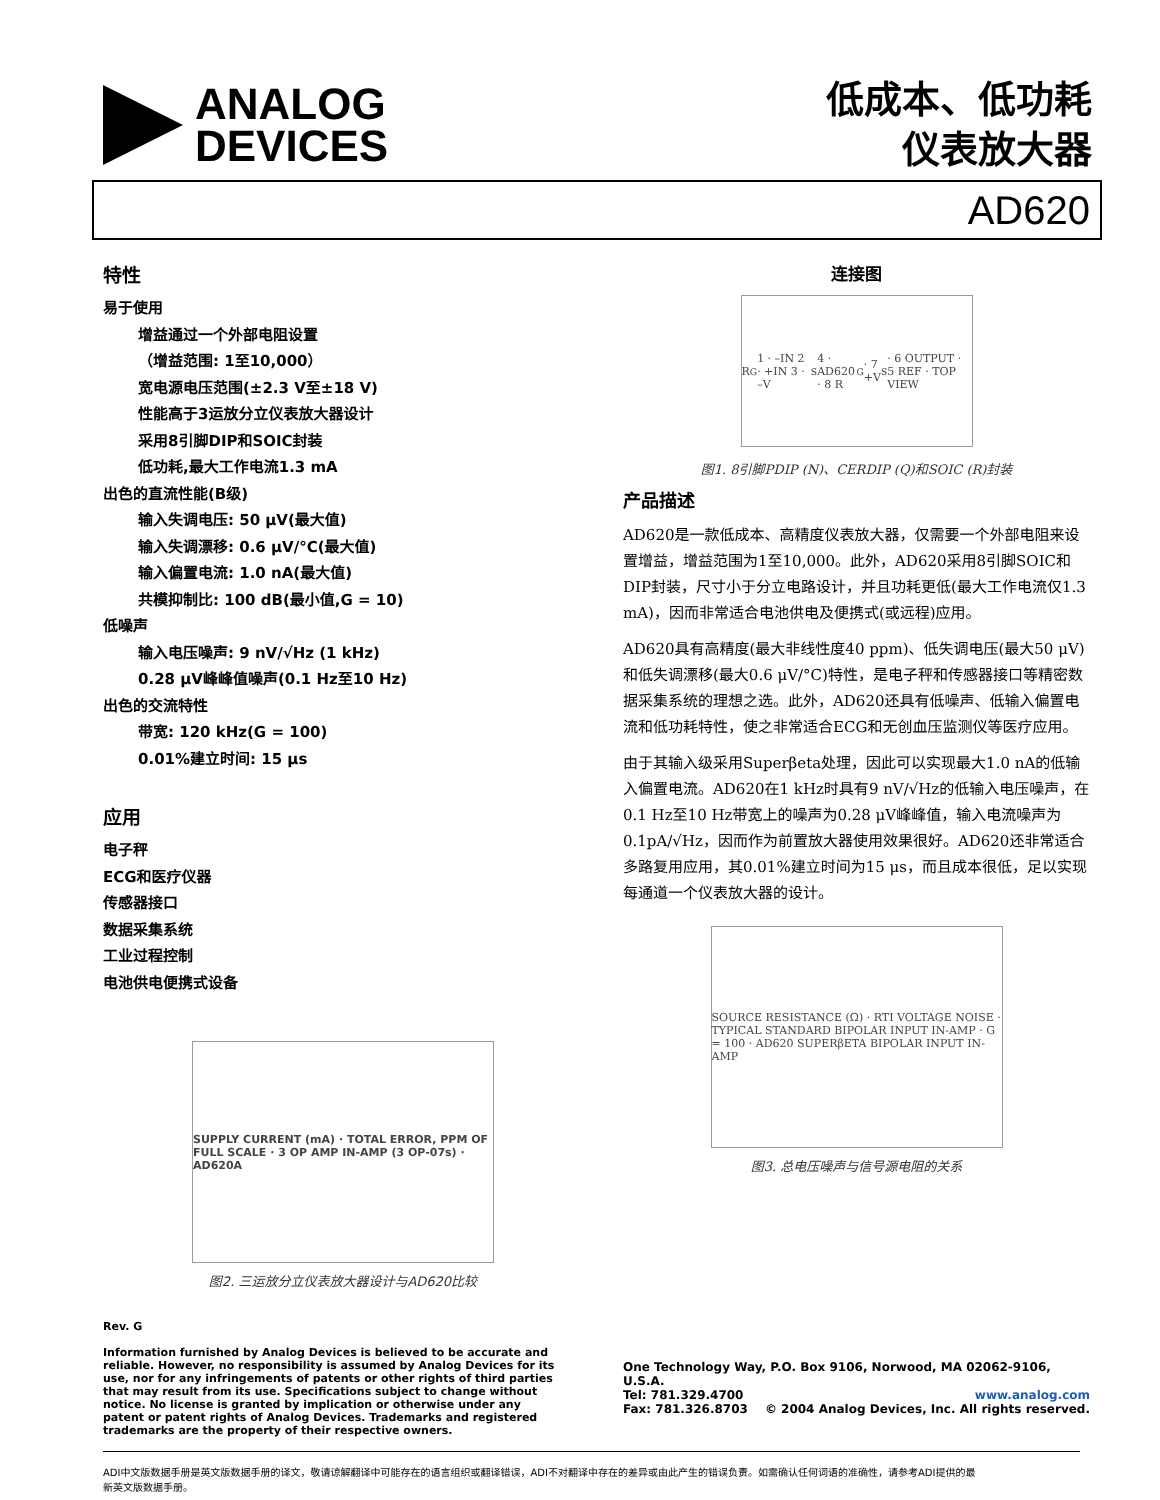ANALOG
DEVICES
低成本、低功耗
仪表放大器
AD620
特性
易于使用
增益通过一个外部电阻设置
（增益范围: 1至10,000）
宽电源电压范围(±2.3 V至±18 V)
性能高于3运放分立仪表放大器设计
采用8引脚DIP和SOIC封装
低功耗,最大工作电流1.3 mA
出色的直流性能(B级)
输入失调电压: 50 μV(最大值)
输入失调漂移: 0.6 μV/°C(最大值)
输入偏置电流: 1.0 nA(最大值)
共模抑制比: 100 dB(最小值,G = 10)
低噪声
输入电压噪声: 9 nV/√Hz (1 kHz)
0.28 μV峰峰值噪声(0.1 Hz至10 Hz)
出色的交流特性
带宽: 120 kHz(G = 100)
0.01%建立时间: 15 μs
应用
电子秤
ECG和医疗仪器
传感器接口
数据采集系统
工业过程控制
电池供电便携式设备
SUPPLY CURRENT (mA) · TOTAL ERROR, PPM OF FULL SCALE · 3 OP AMP IN-AMP (3 OP-07s) · AD620A
图2. 三运放分立仪表放大器设计与AD620比较
连接图
R<sub>G</sub> 1 · –IN 2 · +IN 3 · –V<sub>S</sub> 4 · AD620 · 8 R<sub>G</sub> · 7 +V<sub>S</sub> · 6 OUTPUT · 5 REF · TOP VIEW
图1. 8引脚PDIP (N)、CERDIP (Q)和SOIC (R)封装
产品描述
AD620是一款低成本、高精度仪表放大器，仅需要一个外部电阻来设置增益，增益范围为1至10,000。此外，AD620采用8引脚SOIC和DIP封装，尺寸小于分立电路设计，并且功耗更低(最大工作电流仅1.3 mA)，因而非常适合电池供电及便携式(或远程)应用。
AD620具有高精度(最大非线性度40 ppm)、低失调电压(最大50 μV)和低失调漂移(最大0.6 μV/°C)特性，是电子秤和传感器接口等精密数据采集系统的理想之选。此外，AD620还具有低噪声、低输入偏置电流和低功耗特性，使之非常适合ECG和无创血压监测仪等医疗应用。
由于其输入级采用Superβeta处理，因此可以实现最大1.0 nA的低输入偏置电流。AD620在1 kHz时具有9 nV/√Hz的低输入电压噪声，在0.1 Hz至10 Hz带宽上的噪声为0.28 μV峰峰值，输入电流噪声为0.1pA/√Hz，因而作为前置放大器使用效果很好。AD620还非常适合多路复用应用，其0.01%建立时间为15 μs，而且成本很低，足以实现每通道一个仪表放大器的设计。
SOURCE RESISTANCE (Ω) · RTI VOLTAGE NOISE · TYPICAL STANDARD BIPOLAR INPUT IN-AMP · G = 100 · AD620 SUPERβETA BIPOLAR INPUT IN-AMP
图3. 总电压噪声与信号源电阻的关系
Rev. G
Information furnished by Analog Devices is believed to be accurate and reliable. However, no responsibility is assumed by Analog Devices for its use, nor for any infringements of patents or other rights of third parties that may result from its use. Specifications subject to change without notice. No license is granted by implication or otherwise under any patent or patent rights of Analog Devices. Trademarks and registered trademarks are the property of their respective owners.
One Technology Way, P.O. Box 9106, Norwood, MA 02062-9106, U.S.A.
Tel: 781.329.4700 www.analog.com
Fax: 781.326.8703 © 2004 Analog Devices, Inc. All rights reserved.
ADI中文版数据手册是英文版数据手册的译文，敬请谅解翻译中可能存在的语言组织或翻译错误，ADI不对翻译中存在的差异或由此产生的错误负责。如需确认任何词语的准确性，请参考ADI提供的最新英文版数据手册。